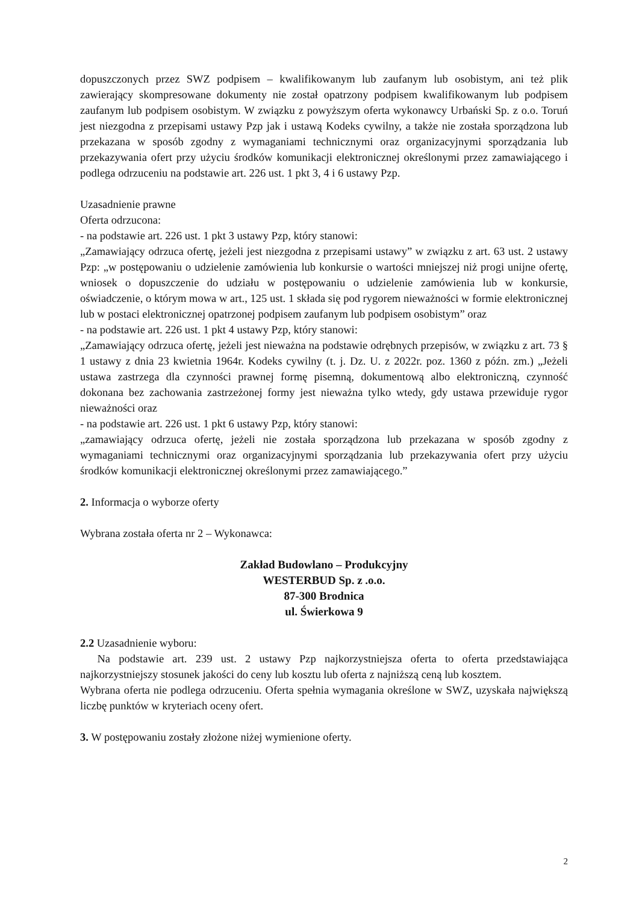dopuszczonych przez SWZ podpisem – kwalifikowanym lub zaufanym lub osobistym, ani też plik zawierający skompresowane dokumenty nie został opatrzony podpisem kwalifikowanym lub podpisem zaufanym lub podpisem osobistym. W związku z powyższym oferta wykonawcy Urbański Sp. z o.o. Toruń jest niezgodna z przepisami ustawy Pzp jak i ustawą Kodeks cywilny, a także nie została sporządzona lub przekazana w sposób zgodny z wymaganiami technicznymi oraz organizacyjnymi sporządzania lub przekazywania ofert przy użyciu środków komunikacji elektronicznej określonymi przez zamawiającego i podlega odrzuceniu na podstawie art. 226 ust. 1 pkt 3, 4 i 6 ustawy Pzp.
Uzasadnienie prawne
Oferta odrzucona:
- na podstawie art. 226 ust. 1 pkt 3 ustawy Pzp, który stanowi:
„Zamawiający odrzuca ofertę, jeżeli jest niezgodna z przepisami ustawy” w związku z art. 63 ust. 2 ustawy Pzp: „w postępowaniu o udzielenie zamówienia lub konkursie o wartości mniejszej niż progi unijne ofertę, wniosek o dopuszczenie do udziału w postępowaniu o udzielenie zamówienia lub w konkursie, oświadczenie, o którym mowa w art., 125 ust. 1 składa się pod rygorem nieważności w formie elektronicznej lub w postaci elektronicznej opatrzonej podpisem zaufanym lub podpisem osobistym” oraz
- na podstawie art. 226 ust. 1 pkt 4 ustawy Pzp, który stanowi:
„Zamawiający odrzuca ofertę, jeżeli jest nieważna na podstawie odrębnych przepisów, w związku z art. 73 § 1 ustawy z dnia 23 kwietnia 1964r. Kodeks cywilny (t. j. Dz. U. z 2022r. poz. 1360 z późn. zm.) „Jeżeli ustawa zastrzega dla czynności prawnej formę pisemną, dokumentową albo elektroniczną, czynność dokonana bez zachowania zastrzeżonej formy jest nieważna tylko wtedy, gdy ustawa przewiduje rygor nieważności oraz
- na podstawie art. 226 ust. 1 pkt 6 ustawy Pzp, który stanowi:
„zamawiający odrzuca ofertę, jeżeli nie została sporządzona lub przekazana w sposób zgodny z wymaganiami technicznymi oraz organizacyjnymi sporządzania lub przekazywania ofert przy użyciu środków komunikacji elektronicznej określonymi przez zamawiającego.”
2. Informacja o wyborze oferty
Wybrana została oferta nr 2 – Wykonawca:
Zakład Budowlano – Produkcyjny
WESTERBUD Sp. z .o.o.
87-300 Brodnica
ul. Świerkowa 9
2.2 Uzasadnienie wyboru:
Na podstawie art. 239 ust. 2 ustawy Pzp najkorzystniejsza oferta to oferta przedstawiająca najkorzystniejszy stosunek jakości do ceny lub kosztu lub oferta z najniższą ceną lub kosztem.
Wybrana oferta nie podlega odrzuceniu. Oferta spełnia wymagania określone w SWZ, uzyskała największą liczbę punktów w kryteriach oceny ofert.
3. W postępowaniu zostały złożone niżej wymienione oferty.
2